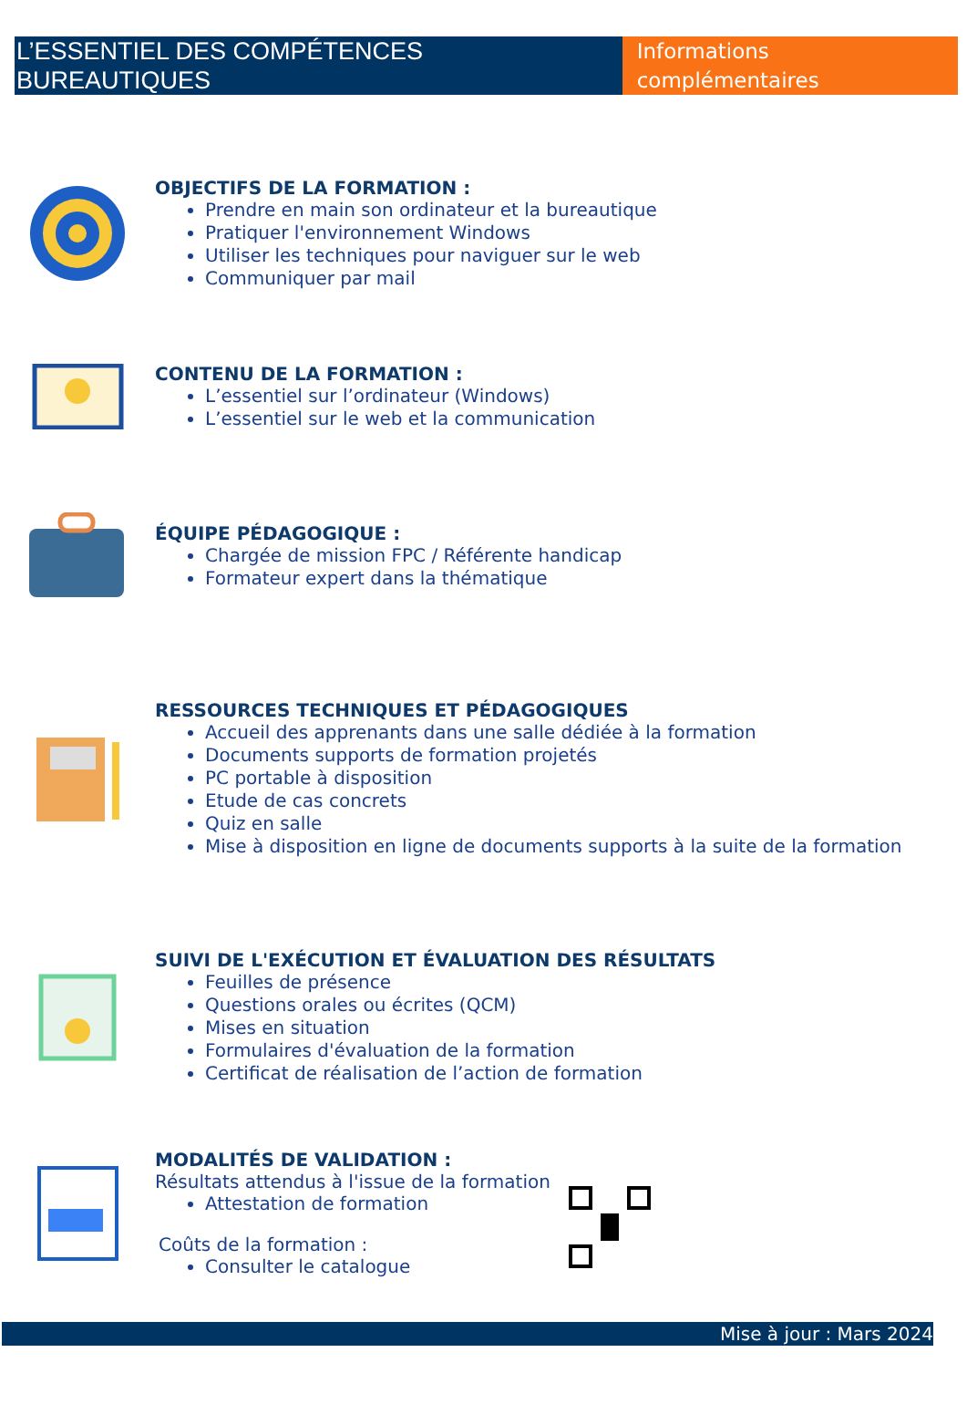L’ESSENTIEL DES COMPÉTENCES BUREAUTIQUES
Informations complémentaires
OBJECTIFS DE LA FORMATION :
Prendre en main son ordinateur et la bureautique
Pratiquer l'environnement Windows
Utiliser les techniques pour naviguer sur le web
Communiquer par mail
CONTENU DE LA FORMATION :
L’essentiel sur l’ordinateur (Windows)
L’essentiel sur le web et la communication
ÉQUIPE PÉDAGOGIQUE :
Chargée de mission FPC / Référente handicap
Formateur expert dans la thématique
RESSOURCES TECHNIQUES ET PÉDAGOGIQUES
Accueil des apprenants dans une salle dédiée à la formation
Documents supports de formation projetés
PC portable à disposition
Etude de cas concrets
Quiz en salle
Mise à disposition en ligne de documents supports à la suite de la formation
SUIVI DE L'EXÉCUTION ET ÉVALUATION DES RÉSULTATS
Feuilles de présence
Questions orales ou écrites (QCM)
Mises en situation
Formulaires d'évaluation de la formation
Certificat de réalisation de l’action de formation
MODALITÉS DE VALIDATION :
Résultats attendus à l'issue de la formation
Attestation de formation
Coûts de la formation :
Consulter le catalogue
Mise à jour : Mars 2024